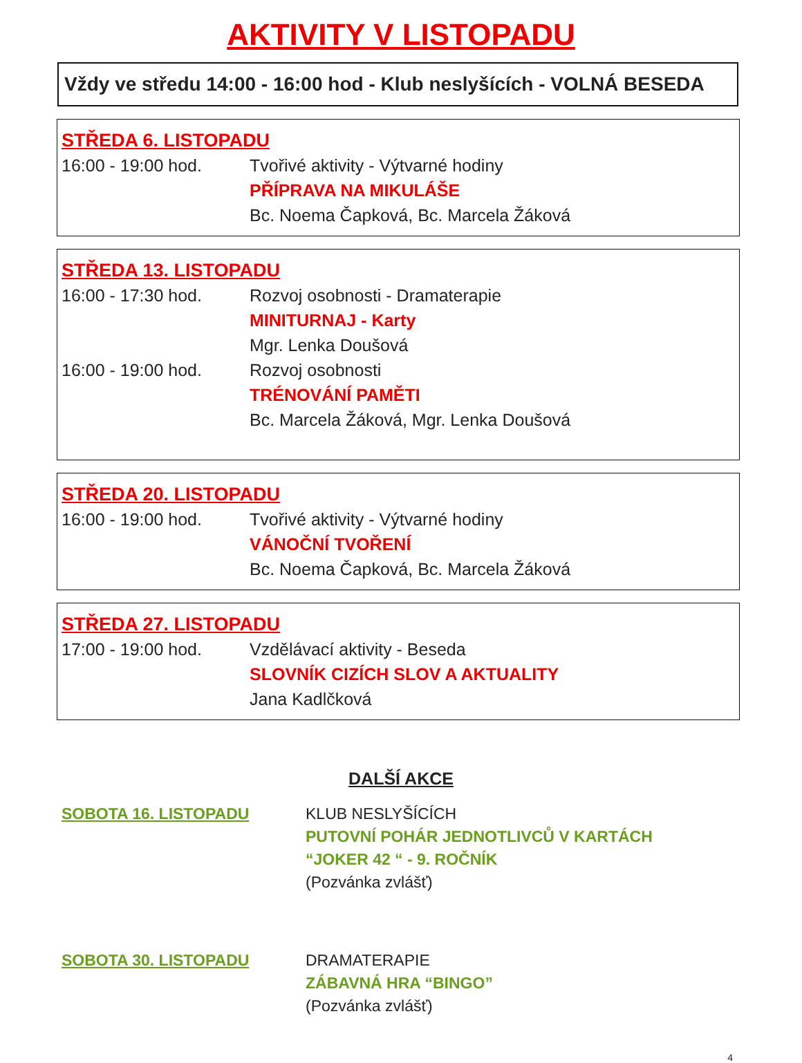AKTIVITY V LISTOPADU
Vždy ve středu 14:00 - 16:00 hod - Klub neslyšících - VOLNÁ BESEDA
STŘEDA 6. LISTOPADU
16:00 - 19:00 hod. Tvořivé aktivity - Výtvarné hodiny
PŘÍPRAVA NA MIKULÁŠE
Bc. Noema Čapková, Bc. Marcela Žáková
STŘEDA 13. LISTOPADU
16:00 - 17:30 hod. Rozvoj osobnosti - Dramaterapie
MINITURNAJ - Karty
Mgr. Lenka Doušová
16:00 - 19:00 hod. Rozvoj osobnosti
TRÉNOVÁNÍ PAMĚTI
Bc. Marcela Žáková, Mgr. Lenka Doušová
STŘEDA 20. LISTOPADU
16:00 - 19:00 hod. Tvořivé aktivity - Výtvarné hodiny
VÁNOČNÍ TVOŘENÍ
Bc. Noema Čapková, Bc. Marcela Žáková
STŘEDA 27. LISTOPADU
17:00 - 19:00 hod. Vzdělávací aktivity - Beseda
SLOVNÍK CIZÍCH SLOV A AKTUALITY
Jana Kadlčková
DALŠÍ AKCE
SOBOTA 16. LISTOPADU KLUB NESLYŠÍCÍCH
PUTOVNÍ POHÁR JEDNOTLIVCŮ V KARTÁCH
“JOKER 42 “ - 9. ROČNÍK
(Pozvánka zvlášť)
SOBOTA 30. LISTOPADU DRAMATERAPIE
ZÁBAVNÁ HRA “BINGO”
(Pozvánka zvlášť)
4